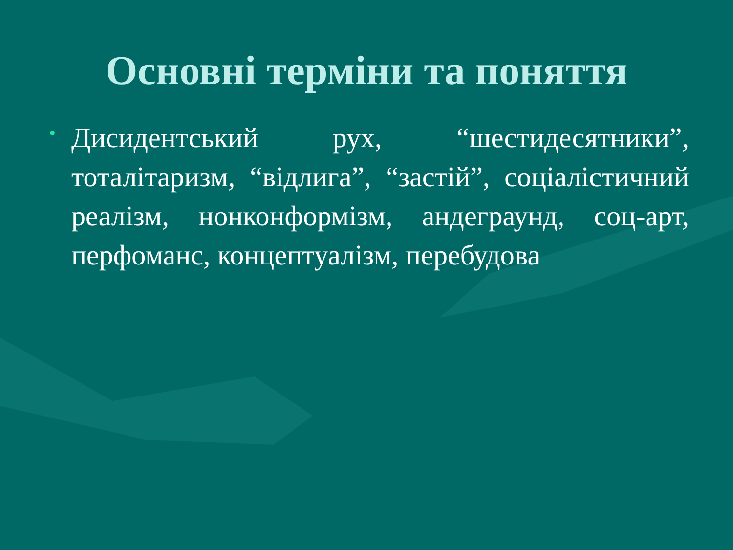Основні терміни та поняття
•
Дисидентський рух, “шестидесятники”, тоталітаризм, “відлига”, “застій”, соціалістичний реалізм, нонконформізм, андеграунд, соц-арт, перфоманс, концептуалізм, перебудова